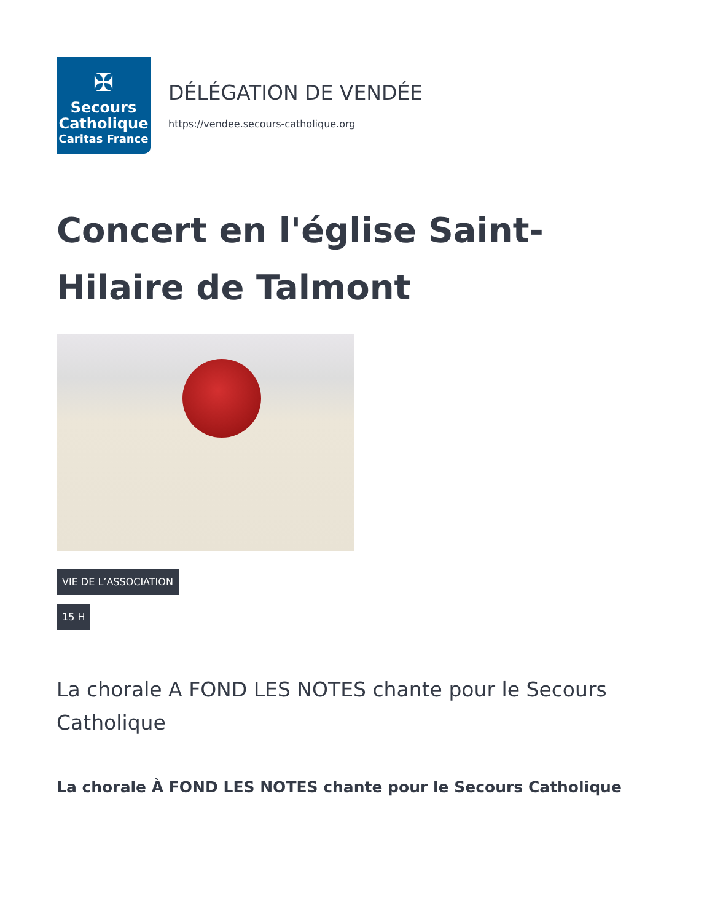✠
Secours
Catholique
Caritas France
DÉLÉGATION DE VENDÉE
https://vendee.secours-catholique.org
Concert en l'église Saint-Hilaire de Talmont
VIE DE L’ASSOCIATION
15 H
La chorale A FOND LES NOTES chante pour le Secours Catholique
La chorale À FOND LES NOTES chante pour le Secours Catholique